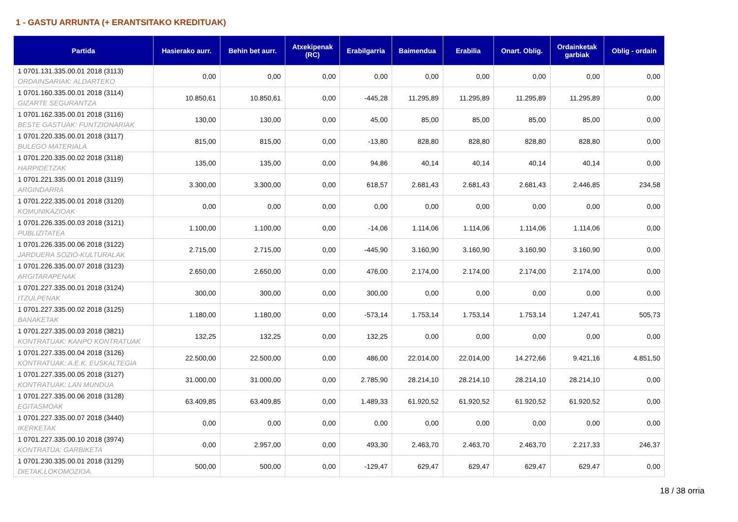1 - GASTU ARRUNTA (+ ERANTSITAKO KREDITUAK)
| Partida | Hasierako aurr. | Behin bet aurr. | Atxekipenak (RC) | Erabilgarria | Baimendua | Erabilia | Onart. Oblig. | Ordainketak garbiak | Oblig - ordain |
| --- | --- | --- | --- | --- | --- | --- | --- | --- | --- |
| 1 0701.131.335.00.01 2018 (3113) ORDAINSARIAK: ALDARTEKO | 0,00 | 0,00 | 0,00 | 0,00 | 0,00 | 0,00 | 0,00 | 0,00 | 0,00 |
| 1 0701.160.335.00.01 2018 (3114) GIZARTE SEGURANTZA | 10.850,61 | 10.850,61 | 0,00 | -445,28 | 11.295,89 | 11.295,89 | 11.295,89 | 11.295,89 | 0,00 |
| 1 0701.162.335.00.01 2018 (3116) BESTE GASTUAK: FUNTZIONARIAK | 130,00 | 130,00 | 0,00 | 45,00 | 85,00 | 85,00 | 85,00 | 85,00 | 0,00 |
| 1 0701.220.335.00.01 2018 (3117) BULEGO MATERIALA | 815,00 | 815,00 | 0,00 | -13,80 | 828,80 | 828,80 | 828,80 | 828,80 | 0,00 |
| 1 0701.220.335.00.02 2018 (3118) HARPIDETZAK | 135,00 | 135,00 | 0,00 | 94,86 | 40,14 | 40,14 | 40,14 | 40,14 | 0,00 |
| 1 0701.221.335.00.01 2018 (3119) ARGINDARRA | 3.300,00 | 3.300,00 | 0,00 | 618,57 | 2.681,43 | 2.681,43 | 2.681,43 | 2.446,85 | 234,58 |
| 1 0701.222.335.00.01 2018 (3120) KOMUNIKAZIOAK | 0,00 | 0,00 | 0,00 | 0,00 | 0,00 | 0,00 | 0,00 | 0,00 | 0,00 |
| 1 0701.226.335.00.03 2018 (3121) PUBLIZITATEA | 1.100,00 | 1.100,00 | 0,00 | -14,06 | 1.114,06 | 1.114,06 | 1.114,06 | 1.114,06 | 0,00 |
| 1 0701.226.335.00.06 2018 (3122) JARDUERA SOZIO-KULTURALAK | 2.715,00 | 2.715,00 | 0,00 | -445,90 | 3.160,90 | 3.160,90 | 3.160,90 | 3.160,90 | 0,00 |
| 1 0701.226.335.00.07 2018 (3123) ARGITARAPENAK | 2.650,00 | 2.650,00 | 0,00 | 476,00 | 2.174,00 | 2.174,00 | 2.174,00 | 2.174,00 | 0,00 |
| 1 0701.227.335.00.01 2018 (3124) ITZULPENAK | 300,00 | 300,00 | 0,00 | 300,00 | 0,00 | 0,00 | 0,00 | 0,00 | 0,00 |
| 1 0701.227.335.00.02 2018 (3125) BANAKETAK | 1.180,00 | 1.180,00 | 0,00 | -573,14 | 1.753,14 | 1.753,14 | 1.753,14 | 1.247,41 | 505,73 |
| 1 0701.227.335.00.03 2018 (3821) KONTRATUAK: KANPO KONTRATUAK | 132,25 | 132,25 | 0,00 | 132,25 | 0,00 | 0,00 | 0,00 | 0,00 | 0,00 |
| 1 0701.227.335.00.04 2018 (3126) KONTRATUAK: A.E.K. EUSKALTEGIA | 22.500,00 | 22.500,00 | 0,00 | 486,00 | 22.014,00 | 22.014,00 | 14.272,66 | 9.421,16 | 4.851,50 |
| 1 0701.227.335.00.05 2018 (3127) KONTRATUAK: LAN MUNDUA | 31.000,00 | 31.000,00 | 0,00 | 2.785,90 | 28.214,10 | 28.214,10 | 28.214,10 | 28.214,10 | 0,00 |
| 1 0701.227.335.00.06 2018 (3128) EGITASMOAK | 63.409,85 | 63.409,85 | 0,00 | 1.489,33 | 61.920,52 | 61.920,52 | 61.920,52 | 61.920,52 | 0,00 |
| 1 0701.227.335.00.07 2018 (3440) IKERKETAK | 0,00 | 0,00 | 0,00 | 0,00 | 0,00 | 0,00 | 0,00 | 0,00 | 0,00 |
| 1 0701.227.335.00.10 2018 (3974) KONTRATUA: GARBIKETA | 0,00 | 2.957,00 | 0,00 | 493,30 | 2.463,70 | 2.463,70 | 2.463,70 | 2.217,33 | 246,37 |
| 1 0701.230.335.00.01 2018 (3129) DIETAK,LOKOMOZIOA. | 500,00 | 500,00 | 0,00 | -129,47 | 629,47 | 629,47 | 629,47 | 629,47 | 0,00 |
18 / 38 orria